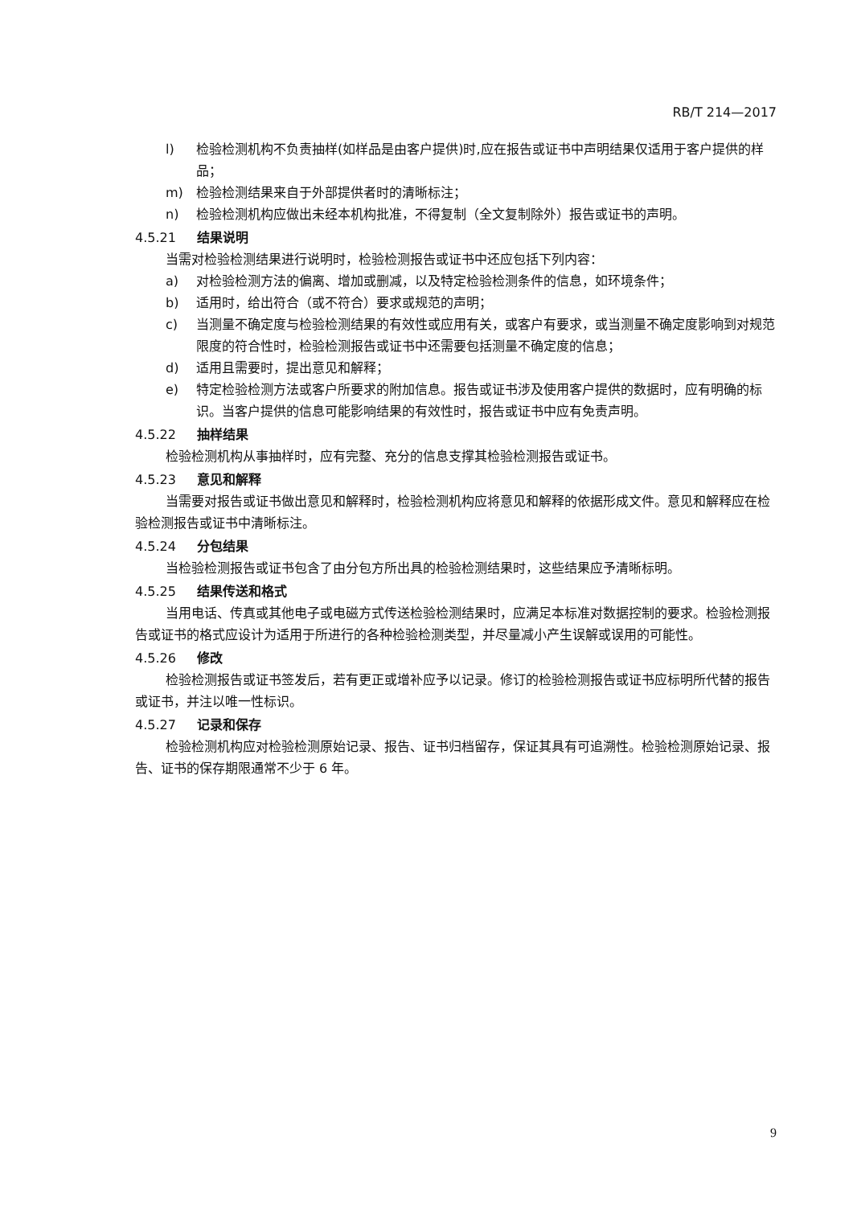RB/T 214—2017
l) 检验检测机构不负责抽样(如样品是由客户提供)时,应在报告或证书中声明结果仅适用于客户提供的样品；
m) 检验检测结果来自于外部提供者时的清晰标注；
n) 检验检测机构应做出未经本机构批准，不得复制（全文复制除外）报告或证书的声明。
4.5.21 结果说明
当需对检验检测结果进行说明时，检验检测报告或证书中还应包括下列内容：
a) 对检验检测方法的偏离、增加或删减，以及特定检验检测条件的信息，如环境条件；
b) 适用时，给出符合（或不符合）要求或规范的声明；
c) 当测量不确定度与检验检测结果的有效性或应用有关，或客户有要求，或当测量不确定度影响到对规范限度的符合性时，检验检测报告或证书中还需要包括测量不确定度的信息；
d) 适用且需要时，提出意见和解释；
e) 特定检验检测方法或客户所要求的附加信息。报告或证书涉及使用客户提供的数据时，应有明确的标识。当客户提供的信息可能影响结果的有效性时，报告或证书中应有免责声明。
4.5.22 抽样结果
检验检测机构从事抽样时，应有完整、充分的信息支撑其检验检测报告或证书。
4.5.23 意见和解释
当需要对报告或证书做出意见和解释时，检验检测机构应将意见和解释的依据形成文件。意见和解释应在检验检测报告或证书中清晰标注。
4.5.24 分包结果
当检验检测报告或证书包含了由分包方所出具的检验检测结果时，这些结果应予清晰标明。
4.5.25 结果传送和格式
当用电话、传真或其他电子或电磁方式传送检验检测结果时，应满足本标准对数据控制的要求。检验检测报告或证书的格式应设计为适用于所进行的各种检验检测类型，并尽量减小产生误解或误用的可能性。
4.5.26 修改
检验检测报告或证书签发后，若有更正或增补应予以记录。修订的检验检测报告或证书应标明所代替的报告或证书，并注以唯一性标识。
4.5.27 记录和保存
检验检测机构应对检验检测原始记录、报告、证书归档留存，保证其具有可追溯性。检验检测原始记录、报告、证书的保存期限通常不少于 6 年。
9